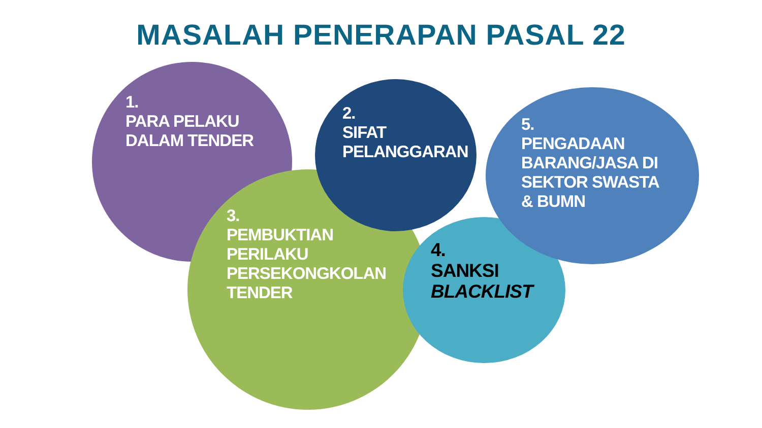MASALAH PENERAPAN PASAL 22
1.
PARA PELAKU
DALAM TENDER
2.
SIFAT
PELANGGARAN
3.
PEMBUKTIAN
PERILAKU
PERSEKONGKOLAN
TENDER
4.
SANKSI
BLACKLIST
5.
PENGADAAN
BARANG/JASA DI
SEKTOR SWASTA
& BUMN